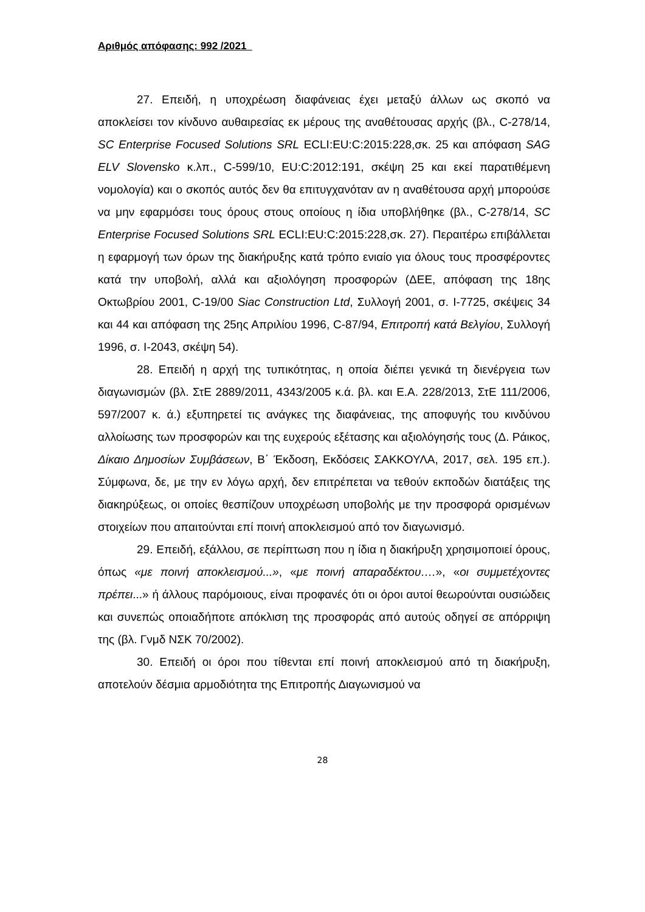Αριθμός απόφασης: 992 /2021
27. Επειδή, η υποχρέωση διαφάνειας έχει μεταξύ άλλων ως σκοπό να αποκλείσει τον κίνδυνο αυθαιρεσίας εκ μέρους της αναθέτουσας αρχής (βλ., C-278/14, SC Enterprise Focused Solutions SRL ECLI:EU:C:2015:228,σκ. 25 και απόφαση SAG ELV Slovensko κ.λπ., C-599/10, EU:C:2012:191, σκέψη 25 και εκεί παρατιθέμενη νομολογία) και ο σκοπός αυτός δεν θα επιτυγχανόταν αν η αναθέτουσα αρχή μπορούσε να μην εφαρμόσει τους όρους στους οποίους η ίδια υποβλήθηκε (βλ., C-278/14, SC Enterprise Focused Solutions SRL ECLI:EU:C:2015:228,σκ. 27). Περαιτέρω επιβάλλεται η εφαρμογή των όρων της διακήρυξης κατά τρόπο ενιαίο για όλους τους προσφέροντες κατά την υποβολή, αλλά και αξιολόγηση προσφορών (ΔΕΕ, απόφαση της 18ης Οκτωβρίου 2001, C-19/00 Siac Construction Ltd, Συλλογή 2001, σ. I-7725, σκέψεις 34 και 44 και απόφαση της 25ης Απριλίου 1996, C-87/94, Επιτροπή κατά Βελγίου, Συλλογή 1996, σ. I-2043, σκέψη 54).
28. Επειδή η αρχή της τυπικότητας, η οποία διέπει γενικά τη διενέργεια των διαγωνισμών (βλ. ΣτΕ 2889/2011, 4343/2005 κ.ά. βλ. και Ε.Α. 228/2013, ΣτΕ 111/2006, 597/2007 κ. ά.) εξυπηρετεί τις ανάγκες της διαφάνειας, της αποφυγής του κινδύνου αλλοίωσης των προσφορών και της ευχερούς εξέτασης και αξιολόγησής τους (Δ. Ράικος, Δίκαιο Δημοσίων Συμβάσεων, Β΄ Έκδοση, Εκδόσεις ΣΑΚΚΟΥΛΑ, 2017, σελ. 195 επ.). Σύμφωνα, δε, με την εν λόγω αρχή, δεν επιτρέπεται να τεθούν εκποδών διατάξεις της διακηρύξεως, οι οποίες θεσπίζουν υποχρέωση υποβολής με την προσφορά ορισμένων στοιχείων που απαιτούνται επί ποινή αποκλεισμού από τον διαγωνισμό.
29. Επειδή, εξάλλου, σε περίπτωση που η ίδια η διακήρυξη χρησιμοποιεί όρους, όπως «με ποινή αποκλεισμού...», «με ποινή απαραδέκτου….», «οι συμμετέχοντες πρέπει...» ή άλλους παρόμοιους, είναι προφανές ότι οι όροι αυτοί θεωρούνται ουσιώδεις και συνεπώς οποιαδήποτε απόκλιση της προσφοράς από αυτούς οδηγεί σε απόρριψη της (βλ. Γνμδ ΝΣΚ 70/2002).
30. Επειδή οι όροι που τίθενται επί ποινή αποκλεισμού από τη διακήρυξη, αποτελούν δέσμια αρμοδιότητα της Επιτροπής Διαγωνισμού να
28